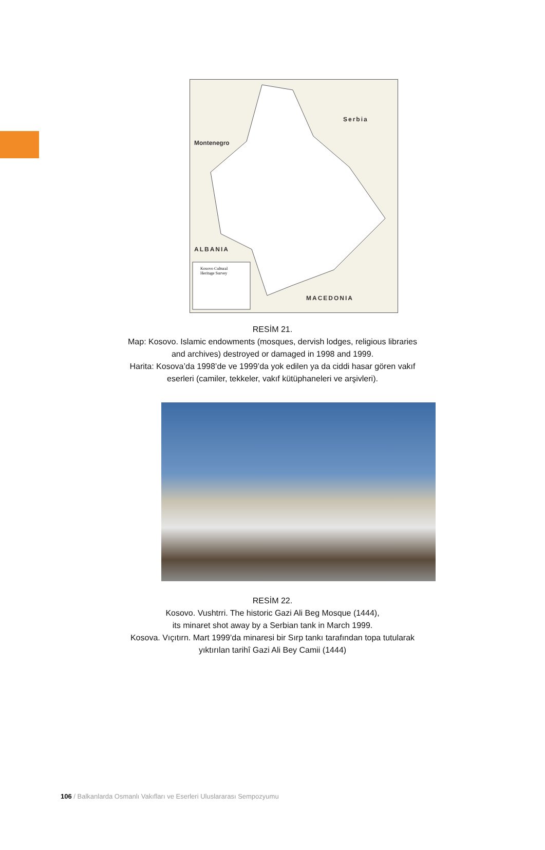Serbia
Montenegro
ALBANIA
MACEDONIA
Kosovo Cultural
Heritage Survey
RESİM 21.
Map: Kosovo. Islamic endowments (mosques, dervish lodges, religious libraries
and archives) destroyed or damaged in 1998 and 1999.
Harita: Kosova’da 1998’de ve 1999’da yok edilen ya da ciddi hasar gören vakıf
eserleri (camiler, tekkeler, vakıf kütüphaneleri ve arşivleri).
RESİM 22.
Kosovo. Vushtrri. The historic Gazi Ali Beg Mosque (1444),
its minaret shot away by a Serbian tank in March 1999.
Kosova. Vıçıtırn. Mart 1999’da minaresi bir Sırp tankı tarafından topa tutularak
yıktırılan tarihî Gazi Ali Bey Camii (1444)
106 / Balkanlarda Osmanlı Vakıfları ve Eserleri Uluslararası Sempozyumu